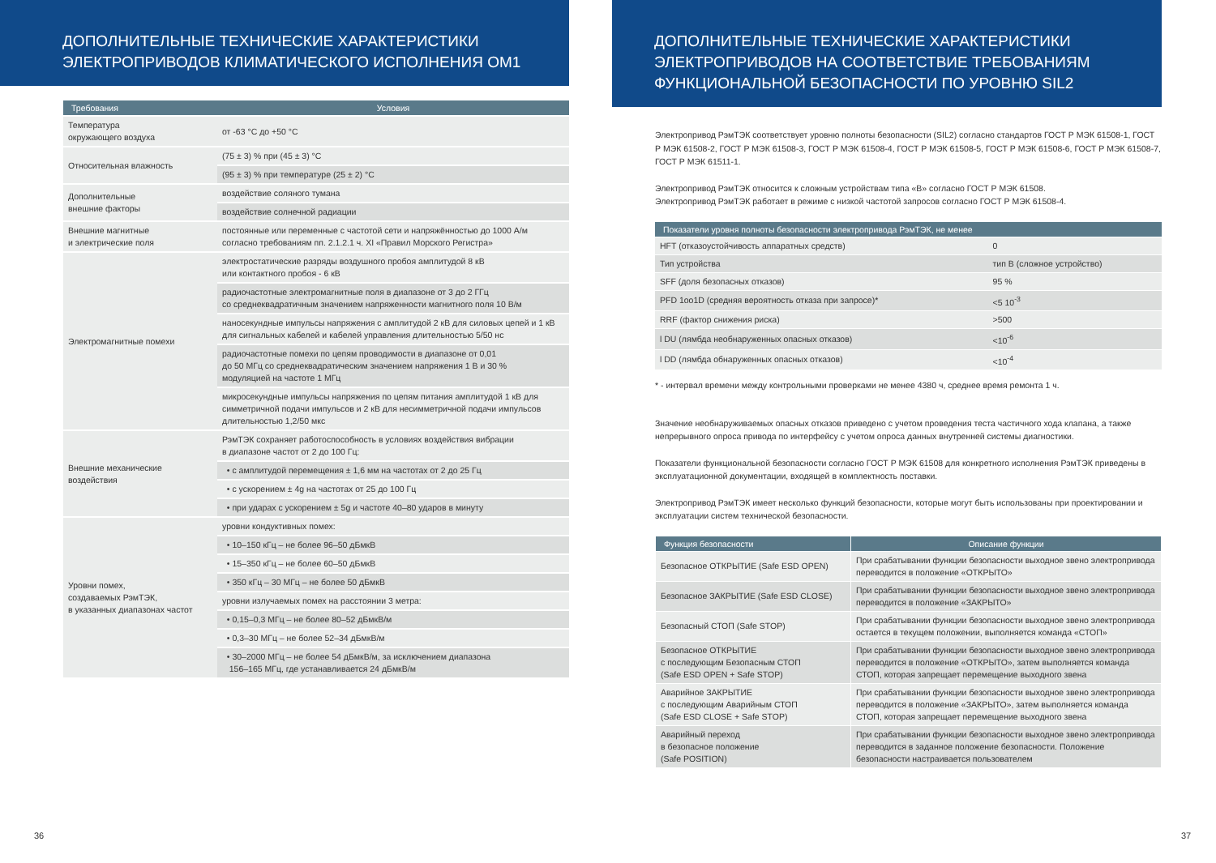ДОПОЛНИТЕЛЬНЫЕ ТЕХНИЧЕСКИЕ ХАРАКТЕРИСТИКИ
ЭЛЕКТРОПРИВОДОВ КЛИМАТИЧЕСКОГО ИСПОЛНЕНИЯ ОМ1
| Требования | Условия |
| --- | --- |
| Температура окружающего воздуха | от -63 °С до +50 °С |
| Относительная влажность | (75 ± 3) % при (45 ± 3) °С |
| | (95 ± 3) % при температуре (25 ± 2) °С |
| Дополнительные внешние факторы | воздействие соляного тумана |
| | воздействие солнечной радиации |
| Внешние магнитные и электрические поля | постоянные или переменные с частотой сети и напряжённостью до 1000 А/м согласно требованиям пп. 2.1.2.1 ч. XI «Правил Морского Регистра» |
| Электромагнитные помехи | электростатические разряды воздушного пробоя амплитудой 8 кВ или контактного пробоя - 6 кВ |
| | радиочастотные электромагнитные поля в диапазоне от 3 до 2 ГГц со среднеквадратичным значением напряженности магнитного поля 10 В/м |
| | наносекундные импульсы напряжения с амплитудой 2 кВ для силовых цепей и 1 кВ для сигнальных кабелей и кабелей управления длительностью 5/50 нс |
| | радиочастотные помехи по цепям проводимости в диапазоне от 0,01 до 50 МГц со среднеквадратическим значением напряжения 1 В и 30 % модуляцией на частоте 1 МГц |
| | микросекундные импульсы напряжения по цепям питания амплитудой 1 кВ для симметричной подачи импульсов и 2 кВ для несимметричной подачи импульсов длительностью 1,2/50 мкс |
| Внешние механические воздействия | РэмТЭК сохраняет работоспособность в условиях воздействия вибрации в диапазоне частот от 2 до 100 Гц: |
| | • с амплитудой перемещения ± 1,6 мм на частотах от 2 до 25 Гц |
| | • с ускорением ± 4g на частотах от 25 до 100 Гц |
| | • при ударах с ускорением ± 5g и частоте 40–80 ударов в минуту |
| Уровни помех, создаваемых РэмТЭК, в указанных диапазонах частот | уровни кондуктивных помех: |
| | • 10–150 кГц – не более 96–50 дБмкВ |
| | • 15–350 кГц – не более 60–50 дБмкВ |
| | • 350 кГц – 30 МГц – не более 50 дБмкВ |
| | уровни излучаемых помех на расстоянии 3 метра: |
| | • 0,15–0,3 МГц – не более 80–52 дБмкВ/м |
| | • 0,3–30 МГц – не более 52–34 дБмкВ/м |
| | • 30–2000 МГц – не более 54 дБмкВ/м, за исключением диапазона 156–165 МГц, где устанавливается 24 дБмкВ/м |
ДОПОЛНИТЕЛЬНЫЕ ТЕХНИЧЕСКИЕ ХАРАКТЕРИСТИКИ
ЭЛЕКТРОПРИВОДОВ НА СООТВЕТСТВИЕ ТРЕБОВАНИЯМ
ФУНКЦИОНАЛЬНОЙ БЕЗОПАСНОСТИ ПО УРОВНЮ SIL2
Электропривод РэмТЭК соответствует уровню полноты безопасности (SIL2) согласно стандартов ГОСТ Р МЭК 61508-1, ГОСТ Р МЭК 61508-2, ГОСТ Р МЭК 61508-3, ГОСТ Р МЭК 61508-4, ГОСТ Р МЭК 61508-5, ГОСТ Р МЭК 61508-6, ГОСТ Р МЭК 61508-7, ГОСТ Р МЭК 61511-1.
Электропривод РэмТЭК относится к сложным устройствам типа «B» согласно ГОСТ Р МЭК 61508.
Электропривод РэмТЭК работает в режиме с низкой частотой запросов согласно ГОСТ Р МЭК 61508-4.
| Показатели уровня полноты безопасности электропривода РэмТЭК, не менее | |
| --- | --- |
| HFT (отказоустойчивость аппаратных средств) | 0 |
| Тип устройства | тип В (сложное устройство) |
| SFF (доля безопасных отказов) | 95 % |
| PFD 1oo1D (средняя вероятность отказа при запросе)* | <5 10<sup>-3</sup> |
| RRF (фактор снижения риска) | >500 |
| l DU (лямбда необнаруженных опасных отказов) | <10<sup>-6</sup> |
| l DD (лямбда обнаруженных опасных отказов) | <10<sup>-4</sup> |
* - интервал времени между контрольными проверками не менее 4380 ч, среднее время ремонта 1 ч.
Значение необнаруживаемых опасных отказов приведено с учетом проведения теста частичного хода клапана, а также непрерывного опроса привода по интерфейсу с учетом опроса данных внутренней системы диагностики.
Показатели функциональной безопасности согласно ГОСТ Р МЭК 61508 для конкретного исполнения РэмТЭК приведены в эксплуатационной документации, входящей в комплектность поставки.
Электропривод РэмТЭК имеет несколько функций безопасности, которые могут быть использованы при проектировании и эксплуатации систем технической безопасности.
| Функция безопасности | Описание функции |
| --- | --- |
| Безопасное ОТКРЫТИЕ (Safe ESD OPEN) | При срабатывании функции безопасности выходное звено электропривода переводится в положение «ОТКРЫТО» |
| Безопасное ЗАКРЫТИЕ (Safe ESD CLOSE) | При срабатывании функции безопасности выходное звено электропривода переводится в положение «ЗАКРЫТО» |
| Безопасный СТОП (Safe STOP) | При срабатывании функции безопасности выходное звено электропривода остается в текущем положении, выполняется команда «СТОП» |
| Безопасное ОТКРЫТИЕ с последующим Безопасным СТОП (Safe ESD OPEN + Safe STOP) | При срабатывании функции безопасности выходное звено электропривода переводится в положение «ОТКРЫТО», затем выполняется команда СТОП, которая запрещает перемещение выходного звена |
| Аварийное ЗАКРЫТИЕ с последующим Аварийным СТОП (Safe ESD CLOSE + Safe STOP) | При срабатывании функции безопасности выходное звено электропривода переводится в положение «ЗАКРЫТО», затем выполняется команда СТОП, которая запрещает перемещение выходного звена |
| Аварийный переход в безопасное положение (Safe POSITION) | При срабатывании функции безопасности выходное звено электропривода переводится в заданное положение безопасности. Положение безопасности настраивается пользователем |
36 37